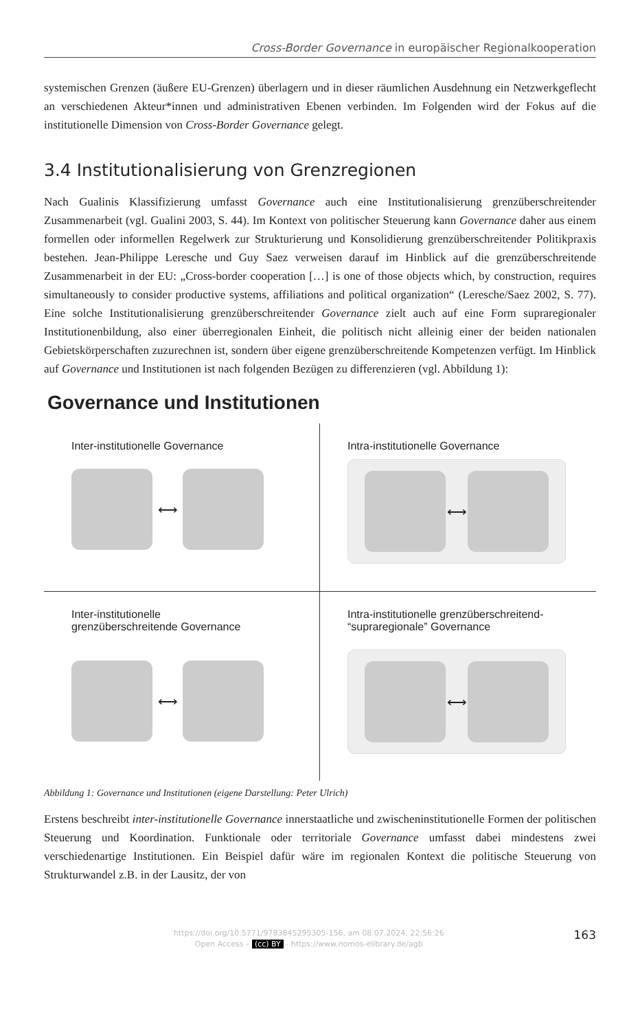Cross-Border Governance in europäischer Regionalkooperation
systemischen Grenzen (äußere EU-Grenzen) überlagern und in dieser räumlichen Ausdehnung ein Netzwerkgeflecht an verschiedenen Akteur*innen und administrativen Ebenen verbinden. Im Folgenden wird der Fokus auf die institutionelle Dimension von Cross-Border Governance gelegt.
3.4 Institutionalisierung von Grenzregionen
Nach Gualinis Klassifizierung umfasst Governance auch eine Institutionalisierung grenzüberschreitender Zusammenarbeit (vgl. Gualini 2003, S. 44). Im Kontext von politischer Steuerung kann Governance daher aus einem formellen oder informellen Regelwerk zur Strukturierung und Konsolidierung grenzüberschreitender Politikpraxis bestehen. Jean-Philippe Leresche und Guy Saez verweisen darauf im Hinblick auf die grenzüberschreitende Zusammenarbeit in der EU: „Cross-border cooperation […] is one of those objects which, by construction, requires simultaneously to consider productive systems, affiliations and political organization“ (Leresche/Saez 2002, S. 77). Eine solche Institutionalisierung grenzüberschreitender Governance zielt auch auf eine Form supraregionaler Institutionenbildung, also einer überregionalen Einheit, die politisch nicht alleinig einer der beiden nationalen Gebietskörperschaften zuzurechnen ist, sondern über eigene grenzüberschreitende Kompetenzen verfügt. Im Hinblick auf Governance und Institutionen ist nach folgenden Bezügen zu differenzieren (vgl. Abbildung 1):
Governance und Institutionen
Inter-institutionelle Governance
⟷
Intra-institutionelle Governance
⟷
Inter-institutionelle
grenzüberschreitende Governance
⟷
Intra-institutionelle grenzüberschreitend-
“supraregionale” Governance
⟷
Abbildung 1: Governance und Institutionen (eigene Darstellung: Peter Ulrich)
Erstens beschreibt inter-institutionelle Governance innerstaatliche und zwischeninstitutionelle Formen der politischen Steuerung und Koordination. Funktionale oder territoriale Governance umfasst dabei mindestens zwei verschiedenartige Institutionen. Ein Beispiel dafür wäre im regionalen Kontext die politische Steuerung von Strukturwandel z.B. in der Lausitz, der von
https://doi.org/10.5771/9783845295305-156, am 08.07.2024, 22:56:26
Open Access – (cc) BY - https://www.nomos-elibrary.de/agb
163